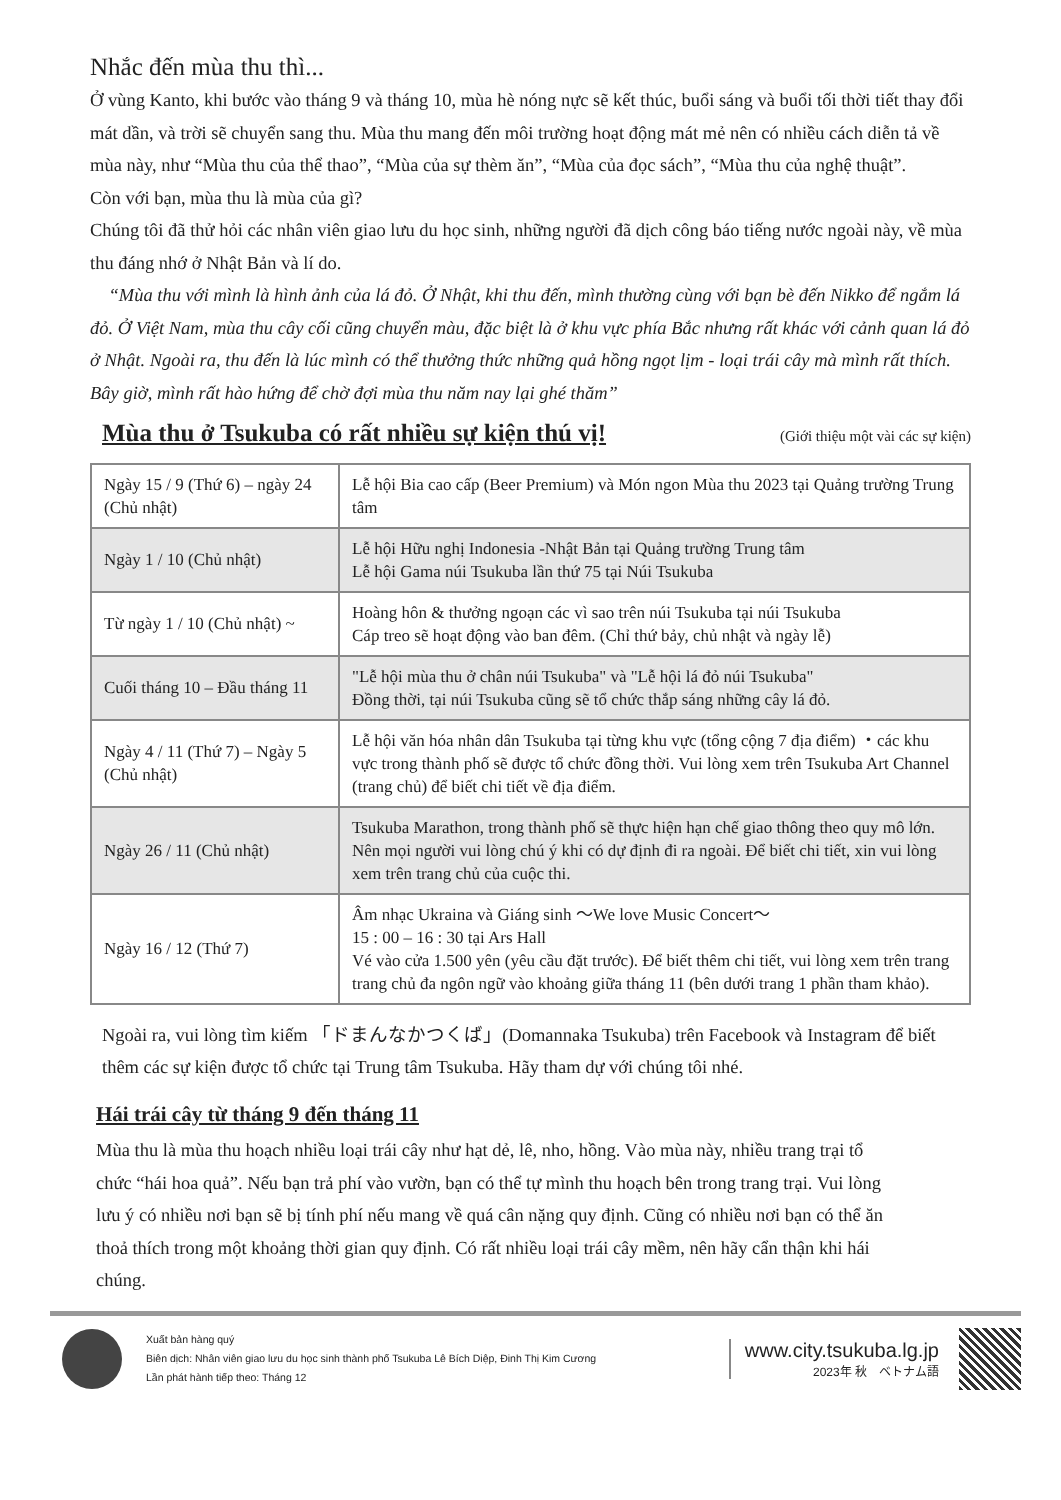Nhắc đến mùa thu thì...
Ở vùng Kanto, khi bước vào tháng 9 và tháng 10, mùa hè nóng nực sẽ kết thúc, buổi sáng và buổi tối thời tiết thay đổi mát dần, và trời sẽ chuyển sang thu. Mùa thu mang đến môi trường hoạt động mát mẻ nên có nhiều cách diễn tả về mùa này, như “Mùa thu của thể thao”, “Mùa của sự thèm ăn”, “Mùa của đọc sách”, “Mùa thu của nghệ thuật”.
Còn với bạn, mùa thu là mùa của gì?
Chúng tôi đã thử hỏi các nhân viên giao lưu du học sinh, những người đã dịch công báo tiếng nước ngoài này, về mùa thu đáng nhớ ở Nhật Bản và lí do.
“Mùa thu với mình là hình ảnh của lá đỏ. Ở Nhật, khi thu đến, mình thường cùng với bạn bè đến Nikko để ngắm lá đỏ. Ở Việt Nam, mùa thu cây cối cũng chuyển màu, đặc biệt là ở khu vực phía Bắc nhưng rất khác với cảnh quan lá đỏ ở Nhật. Ngoài ra, thu đến là lúc mình có thể thưởng thức những quả hồng ngọt lịm - loại trái cây mà mình rất thích. Bây giờ, mình rất hào hứng để chờ đợi mùa thu năm nay lại ghé thăm”
Mùa thu ở Tsukuba có rất nhiều sự kiện thú vị!
(Giới thiệu một vài các sự kiện)
| Ngày 15 / 9 (Thứ 6) – ngày 24 (Chủ nhật) | Lễ hội Bia cao cấp (Beer Premium) và Món ngon Mùa thu 2023 tại Quảng trường Trung tâm |
| Ngày 1 / 10 (Chủ nhật) | Lễ hội Hữu nghị Indonesia -Nhật Bản tại Quảng trường Trung tâm Lễ hội Gama núi Tsukuba lần thứ 75 tại Núi Tsukuba |
| Từ ngày 1 / 10 (Chủ nhật) ~ | Hoàng hôn & thưởng ngoạn các vì sao trên núi Tsukuba tại núi Tsukuba Cáp treo sẽ hoạt động vào ban đêm. (Chỉ thứ bảy, chủ nhật và ngày lễ) |
| Cuối tháng 10 – Đầu tháng 11 | "Lễ hội mùa thu ở chân núi Tsukuba" và "Lễ hội lá đỏ núi Tsukuba" Đồng thời, tại núi Tsukuba cũng sẽ tổ chức thắp sáng những cây lá đỏ. |
| Ngày 4 / 11 (Thứ 7) – Ngày 5 (Chủ nhật) | Lễ hội văn hóa nhân dân Tsukuba tại từng khu vực (tổng cộng 7 địa điểm) ・các khu vực trong thành phố sẽ được tổ chức đồng thời. Vui lòng xem trên Tsukuba Art Channel (trang chủ) để biết chi tiết về địa điểm. |
| Ngày 26 / 11 (Chủ nhật) | Tsukuba Marathon, trong thành phố sẽ thực hiện hạn chế giao thông theo quy mô lớn. Nên mọi người vui lòng chú ý khi có dự định đi ra ngoài. Để biết chi tiết, xin vui lòng xem trên trang chủ của cuộc thi. |
| Ngày 16 / 12 (Thứ 7) | Âm nhạc Ukraina và Giáng sinh ～We love Music Concert～ 15 : 00 – 16 : 30 tại Ars Hall Vé vào cửa 1.500 yên (yêu cầu đặt trước). Để biết thêm chi tiết, vui lòng xem trên trang trang chủ đa ngôn ngữ vào khoảng giữa tháng 11 (bên dưới trang 1 phần tham khảo). |
Ngoài ra, vui lòng tìm kiếm 「ドまんなかつくば」(Domannaka Tsukuba) trên Facebook và Instagram để biết thêm các sự kiện được tổ chức tại Trung tâm Tsukuba. Hãy tham dự với chúng tôi nhé.
Hái trái cây từ tháng 9 đến tháng 11
Mùa thu là mùa thu hoạch nhiều loại trái cây như hạt dẻ, lê, nho, hồng. Vào mùa này, nhiều trang trại tổ chức “hái hoa quả”. Nếu bạn trả phí vào vườn, bạn có thể tự mình thu hoạch bên trong trang trại. Vui lòng lưu ý có nhiều nơi bạn sẽ bị tính phí nếu mang về quá cân nặng quy định. Cũng có nhiều nơi bạn có thể ăn thoả thích trong một khoảng thời gian quy định. Có rất nhiều loại trái cây mềm, nên hãy cẩn thận khi hái chúng.
Xuất bản hàng quý
Biên dịch: Nhân viên giao lưu du học sinh thành phố Tsukuba Lê Bích Diệp, Đinh Thị Kim Cương
Lần phát hành tiếp theo: Tháng 12
www.city.tsukuba.lg.jp
2023年 秋　ベトナム語